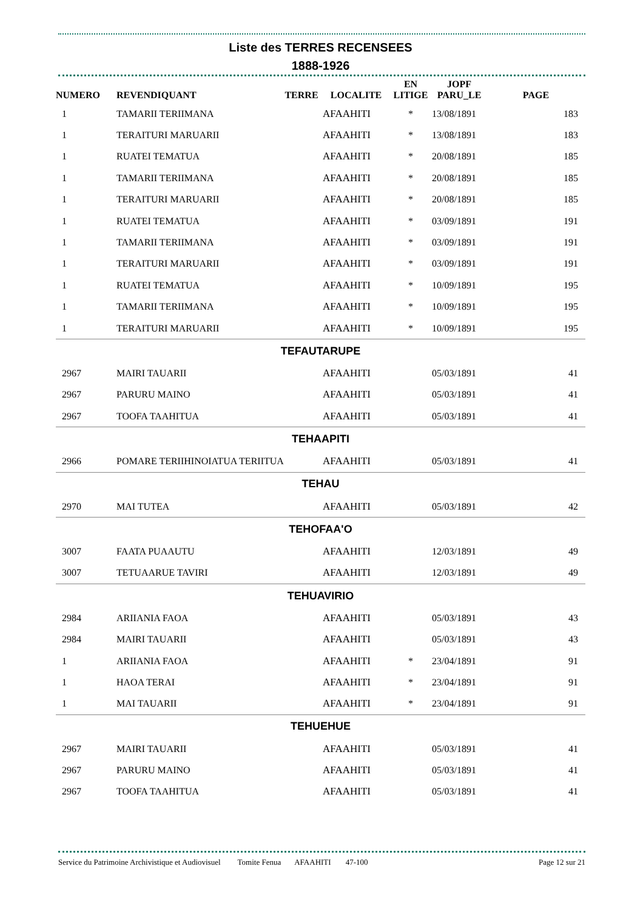Liste des TERRES RECENSEES
1888-1926
| NUMERO | REVENDIQUANT | TERRE | LOCALITE | EN LITIGE | JOPF PARU_LE | PAGE |
| --- | --- | --- | --- | --- | --- | --- |
| 1 | TAMARII TERIIMANA | | AFAAHITI | * | 13/08/1891 | 183 |
| 1 | TERAITURI MARUARII | | AFAAHITI | * | 13/08/1891 | 183 |
| 1 | RUATEI TEMATUA | | AFAAHITI | * | 20/08/1891 | 185 |
| 1 | TAMARII TERIIMANA | | AFAAHITI | * | 20/08/1891 | 185 |
| 1 | TERAITURI MARUARII | | AFAAHITI | * | 20/08/1891 | 185 |
| 1 | RUATEI TEMATUA | | AFAAHITI | * | 03/09/1891 | 191 |
| 1 | TAMARII TERIIMANA | | AFAAHITI | * | 03/09/1891 | 191 |
| 1 | TERAITURI MARUARII | | AFAAHITI | * | 03/09/1891 | 191 |
| 1 | RUATEI TEMATUA | | AFAAHITI | * | 10/09/1891 | 195 |
| 1 | TAMARII TERIIMANA | | AFAAHITI | * | 10/09/1891 | 195 |
| 1 | TERAITURI MARUARII | | AFAAHITI | * | 10/09/1891 | 195 |
| TEFAUTARUPE | | | | | | |
| 2967 | MAIRI TAUARII | | AFAAHITI | | 05/03/1891 | 41 |
| 2967 | PARURU MAINO | | AFAAHITI | | 05/03/1891 | 41 |
| 2967 | TOOFA TAAHITUA | | AFAAHITI | | 05/03/1891 | 41 |
| TEHAAPITI | | | | | | |
| 2966 | POMARE TERIIHINOIATUA TERIITUA | | AFAAHITI | | 05/03/1891 | 41 |
| TEHAU | | | | | | |
| 2970 | MAI TUTEA | | AFAAHITI | | 05/03/1891 | 42 |
| TEHOFAA'O | | | | | | |
| 3007 | FAATA PUAAUTU | | AFAAHITI | | 12/03/1891 | 49 |
| 3007 | TETUAARUE TAVIRI | | AFAAHITI | | 12/03/1891 | 49 |
| TEHUAVIRIO | | | | | | |
| 2984 | ARIIANIA FAOA | | AFAAHITI | | 05/03/1891 | 43 |
| 2984 | MAIRI TAUARII | | AFAAHITI | | 05/03/1891 | 43 |
| 1 | ARIIANIA FAOA | | AFAAHITI | * | 23/04/1891 | 91 |
| 1 | HAOA TERAI | | AFAAHITI | * | 23/04/1891 | 91 |
| 1 | MAI TAUARII | | AFAAHITI | * | 23/04/1891 | 91 |
| TEHUEHUE | | | | | | |
| 2967 | MAIRI TAUARII | | AFAAHITI | | 05/03/1891 | 41 |
| 2967 | PARURU MAINO | | AFAAHITI | | 05/03/1891 | 41 |
| 2967 | TOOFA TAAHITUA | | AFAAHITI | | 05/03/1891 | 41 |
Service du Patrimoine Archivistique et Audiovisuel Tomite Fenua AFAAHITI 47-100 Page 12 sur 21